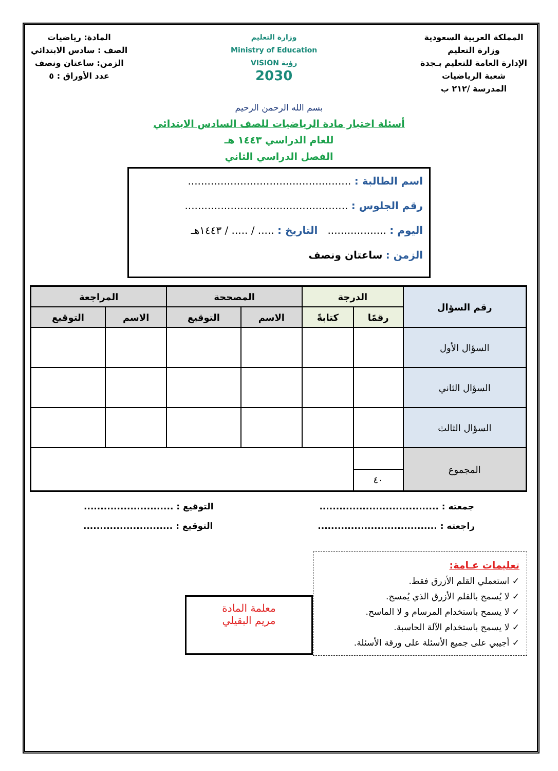المملكة العربية السعودية
وزارة التعليم
الإدارة العامة للتعليم بـجدة
شعبة الرياضيات
المدرسة /٢١٢ ب
وزارة التعليم
Ministry of Education
VISION رؤية
2030
المادة: رياضيات
الصف : سادس الابتدائي
الزمن: ساعتان ونصف
عدد الأوراق : ٥
بسم الله الرحمن الرحيم
أسئلة اختبار مادة الرياضيات للصف السادس الابتدائي
للعام الدراسي ١٤٤٣ هـ
الفصل الدراسي الثاني
اسم الطالبة : ..................................................
رقم الجلوس : ..................................................
اليوم : .................. التاريخ : ..... / ..... / ١٤٤٣هـ
الزمن : ساعتان ونصف
| رقم السؤال | الدرجة | | المصححة | | المراجعة | |
| --- | --- | --- | --- | --- | --- | --- |
| | رقمًا | كتابةً | الاسم | التوقيع | الاسم | التوقيع |
| السؤال الأول | | | | | | |
| السؤال الثاني | | | | | | |
| السؤال الثالث | | | | | | |
| المجموع | | | | | | |
| | ٤٠ | | | | | |
جمعته : .................................... التوقيع : ...........................
راجعته : .................................... التوقيع : ...........................
تعليمات عـامة:
✓ استعملي القلم الأزرق فقط.
✓ لا يُسمح بالقلم الأزرق الذي يُمسح.
✓ لا يسمح باستخدام المرسام و لا الماسح.
✓ لا يسمح باستخدام الآلة الحاسبة.
✓ أجيبي على جميع الأسئلة على ورقة الأسئلة.
معلمة المادة
مريم البقيلي